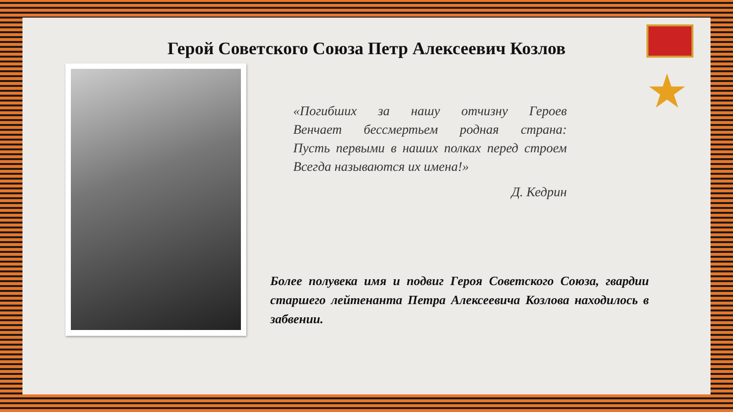Герой Советского Союза Петр Алексеевич Козлов
★
«Погибших за нашу отчизну Героев
Венчает бессмертьем родная страна:
Пусть первыми в наших полках перед строем
Всегда называются их имена!»
Д. Кедрин
Более полувека имя и подвиг Героя Советского Союза, гвардии старшего лейтенанта Петра Алексеевича Козлова находилось в забвении.